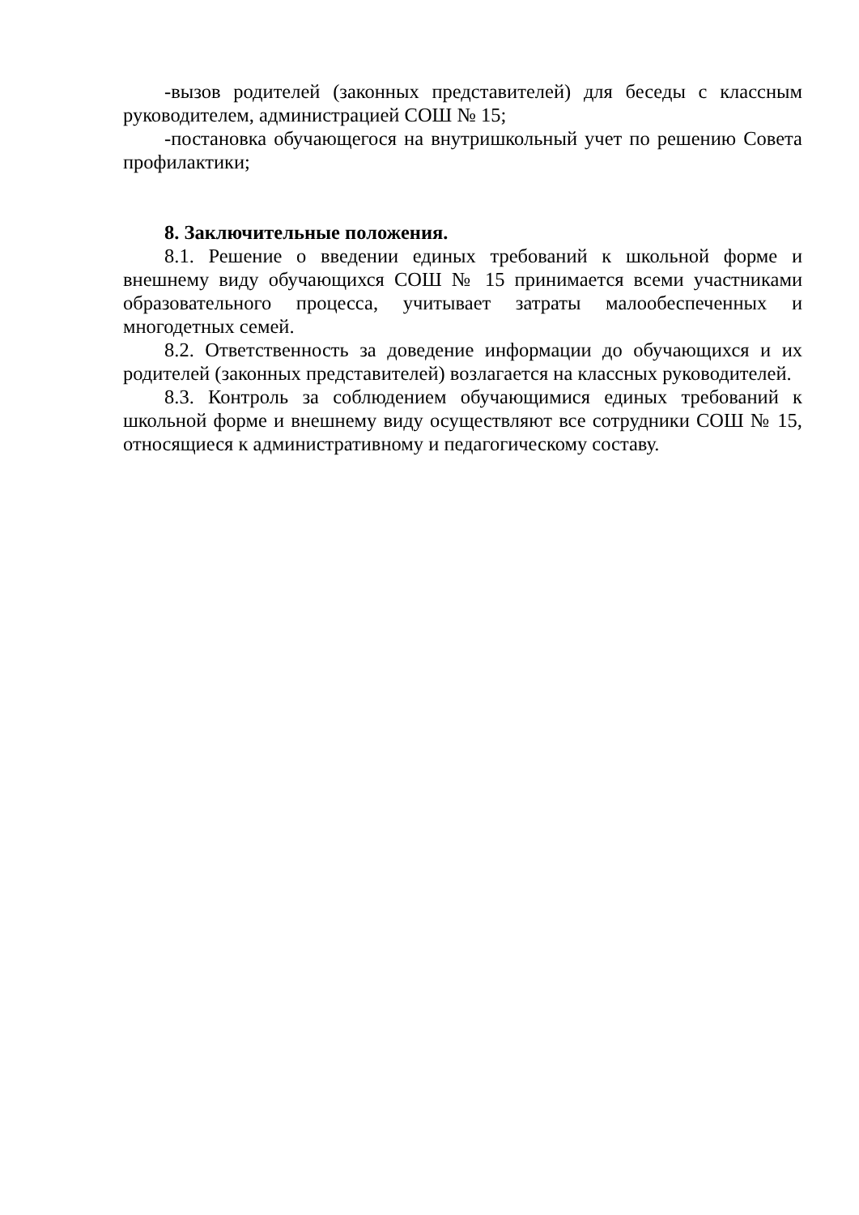-вызов родителей (законных представителей) для беседы с классным руководителем, администрацией СОШ № 15;
-постановка обучающегося на внутришкольный учет по решению Совета профилактики;
8. Заключительные положения.
8.1. Решение о введении единых требований к школьной форме и внешнему виду обучающихся СОШ № 15 принимается всеми участниками образовательного процесса, учитывает затраты малообеспеченных и многодетных семей.
8.2. Ответственность за доведение информации до обучающихся и их родителей (законных представителей) возлагается на классных руководителей.
8.3. Контроль за соблюдением обучающимися единых требований к школьной форме и внешнему виду осуществляют все сотрудники СОШ № 15, относящиеся к административному и педагогическому составу.